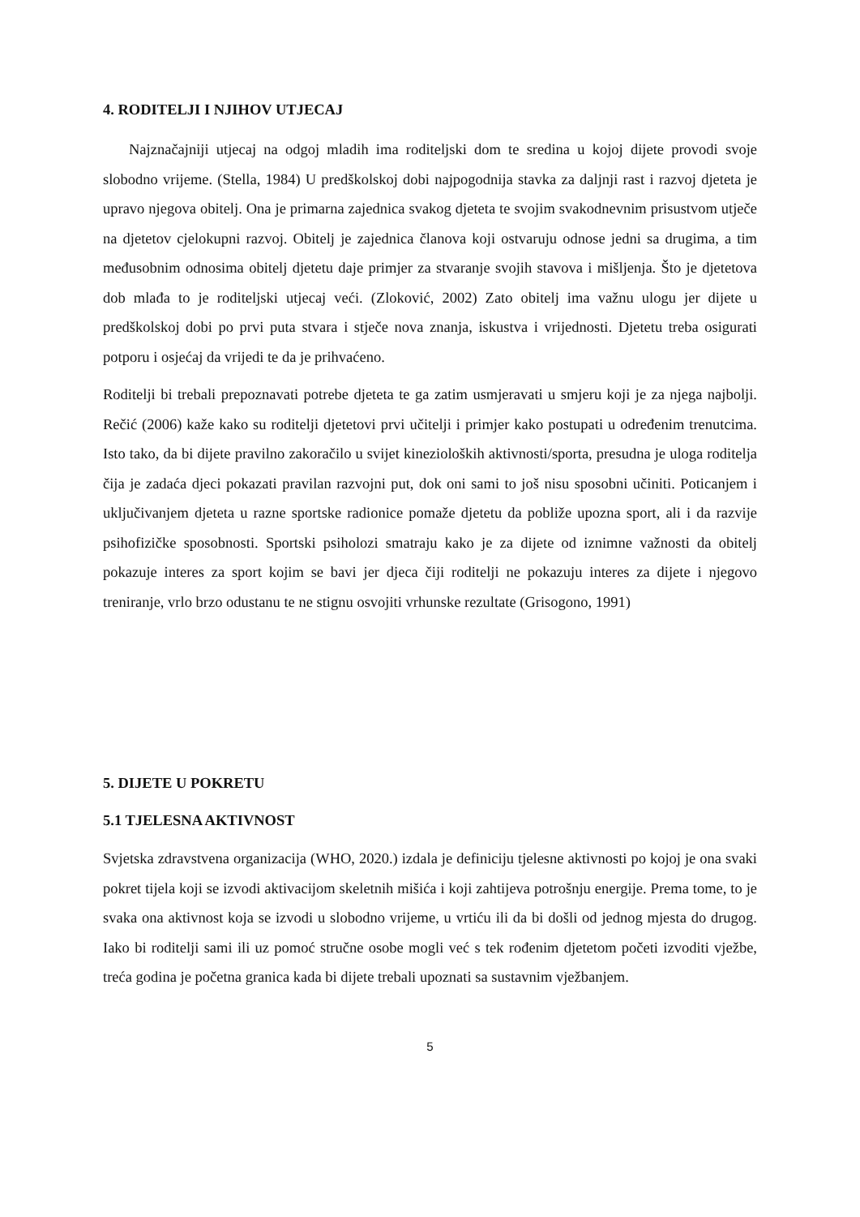4. RODITELJI I NJIHOV UTJECAJ
Najznačajniji utjecaj na odgoj mladih ima roditeljski dom te sredina u kojoj dijete provodi svoje slobodno vrijeme. (Stella, 1984) U predškolskoj dobi najpogodnija stavka za daljnji rast i razvoj djeteta je upravo njegova obitelj. Ona je primarna zajednica svakog djeteta te svojim svakodnevnim prisustvom utječe na djetetov cjelokupni razvoj. Obitelj je zajednica članova koji ostvaruju odnose jedni sa drugima, a tim međusobnim odnosima obitelj djetetu daje primjer za stvaranje svojih stavova i mišljenja. Što je djetetova dob mlađa to je roditeljski utjecaj veći. (Zloković, 2002) Zato obitelj ima važnu ulogu jer dijete u predškolskoj dobi po prvi puta stvara i stječe nova znanja, iskustva i vrijednosti. Djetetu treba osigurati potporu i osjećaj da vrijedi te da je prihvaćeno.
Roditelji bi trebali prepoznavati potrebe djeteta te ga zatim usmjeravati u smjeru koji je za njega najbolji. Rečić (2006) kaže kako su roditelji djetetovi prvi učitelji i primjer kako postupati u određenim trenutcima. Isto tako, da bi dijete pravilno zakoračilo u svijet kinezioloških aktivnosti/sporta, presudna je uloga roditelja čija je zadaća djeci pokazati pravilan razvojni put, dok oni sami to još nisu sposobni učiniti. Poticanjem i uključivanjem djeteta u razne sportske radionice pomaže djetetu da pobliže upozna sport, ali i da razvije psihofizičke sposobnosti. Sportski psiholozi smatraju kako je za dijete od iznimne važnosti da obitelj pokazuje interes za sport kojim se bavi jer djeca čiji roditelji ne pokazuju interes za dijete i njegovo treniranje, vrlo brzo odustanu te ne stignu osvojiti vrhunske rezultate (Grisogono, 1991)
5. DIJETE U POKRETU
5.1 TJELESNA AKTIVNOST
Svjetska zdravstvena organizacija (WHO, 2020.) izdala je definiciju tjelesne aktivnosti po kojoj je ona svaki pokret tijela koji se izvodi aktivacijom skeletnih mišića i koji zahtijeva potrošnju energije. Prema tome, to je svaka ona aktivnost koja se izvodi u slobodno vrijeme, u vrtiću ili da bi došli od jednog mjesta do drugog. Iako bi roditelji sami ili uz pomoć stručne osobe mogli već s tek rođenim djetetom početi izvoditi vježbe, treća godina je početna granica kada bi dijete trebali upoznati sa sustavnim vježbanjem.
5